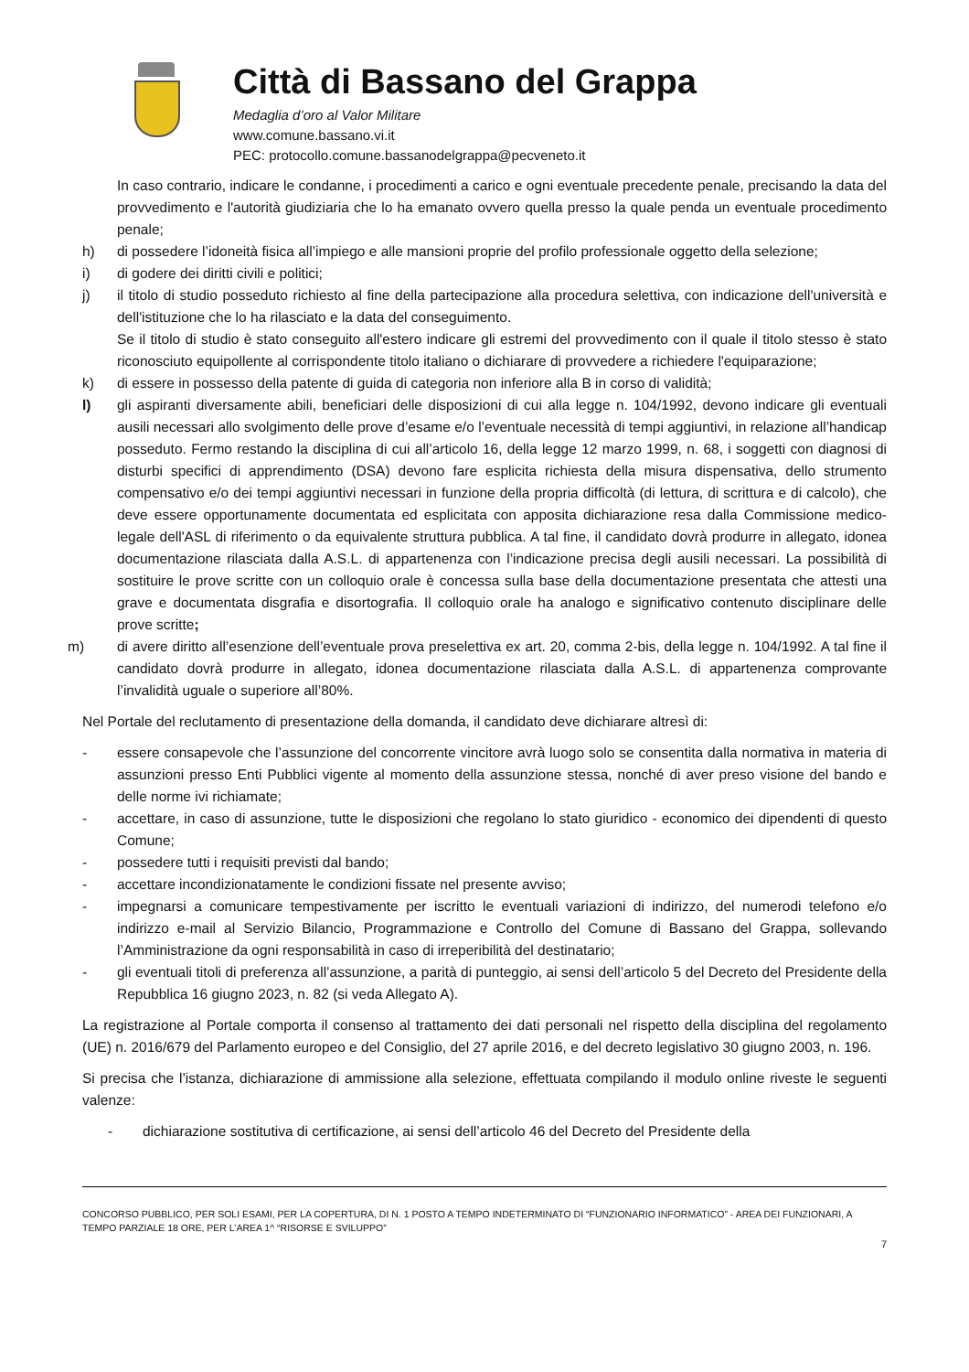Città di Bassano del Grappa
Medaglia d’oro al Valor Militare
www.comune.bassano.vi.it
PEC: protocollo.comune.bassanodelgrappa@pecveneto.it
In caso contrario, indicare le condanne, i procedimenti a carico e ogni eventuale precedente penale, precisando la data del provvedimento e l'autorità giudiziaria che lo ha emanato ovvero quella presso la quale penda un eventuale procedimento penale;
h) di possedere l’idoneità fisica all’impiego e alle mansioni proprie del profilo professionale oggetto della selezione;
i) di godere dei diritti civili e politici;
j) il titolo di studio posseduto richiesto al fine della partecipazione alla procedura selettiva, con indicazione dell'università e dell'istituzione che lo ha rilasciato e la data del conseguimento.
Se il titolo di studio è stato conseguito all'estero indicare gli estremi del provvedimento con il quale il titolo stesso è stato riconosciuto equipollente al corrispondente titolo italiano o dichiarare di provvedere a richiedere l'equiparazione;
k) di essere in possesso della patente di guida di categoria non inferiore alla B in corso di validità;
l) gli aspiranti diversamente abili, beneficiari delle disposizioni di cui alla legge n. 104/1992, devono indicare gli eventuali ausili necessari allo svolgimento delle prove d’esame e/o l’eventuale necessità di tempi aggiuntivi, in relazione all’handicap posseduto. Fermo restando la disciplina di cui all’articolo 16, della legge 12 marzo 1999, n. 68, i soggetti con diagnosi di disturbi specifici di apprendimento (DSA) devono fare esplicita richiesta della misura dispensativa, dello strumento compensativo e/o dei tempi aggiuntivi necessari in funzione della propria difficoltà (di lettura, di scrittura e di calcolo), che deve essere opportunamente documentata ed esplicitata con apposita dichiarazione resa dalla Commissione medico-legale dell'ASL di riferimento o da equivalente struttura pubblica. A tal fine, il candidato dovrà produrre in allegato, idonea documentazione rilasciata dalla A.S.L. di appartenenza con l’indicazione precisa degli ausili necessari. La possibilità di sostituire le prove scritte con un colloquio orale è concessa sulla base della documentazione presentata che attesti una grave e documentata disgrafia e disortografia. Il colloquio orale ha analogo e significativo contenuto disciplinare delle prove scritte;
m) di avere diritto all’esenzione dell’eventuale prova preselettiva ex art. 20, comma 2-bis, della legge n. 104/1992. A tal fine il candidato dovrà produrre in allegato, idonea documentazione rilasciata dalla A.S.L. di appartenenza comprovante l’invalidità uguale o superiore all’80%.
Nel Portale del reclutamento di presentazione della domanda, il candidato deve dichiarare altresì di:
- essere consapevole che l’assunzione del concorrente vincitore avrà luogo solo se consentita dalla normativa in materia di assunzioni presso Enti Pubblici vigente al momento della assunzione stessa, nonché di aver preso visione del bando e delle norme ivi richiamate;
- accettare, in caso di assunzione, tutte le disposizioni che regolano lo stato giuridico - economico dei dipendenti di questo Comune;
- possedere tutti i requisiti previsti dal bando;
- accettare incondizionatamente le condizioni fissate nel presente avviso;
- impegnarsi a comunicare tempestivamente per iscritto le eventuali variazioni di indirizzo, del numerodi telefono e/o indirizzo e-mail al Servizio Bilancio, Programmazione e Controllo del Comune di Bassano del Grappa, sollevando l’Amministrazione da ogni responsabilità in caso di irreperibilità del destinatario;
- gli eventuali titoli di preferenza all’assunzione, a parità di punteggio, ai sensi dell’articolo 5 del Decreto del Presidente della Repubblica 16 giugno 2023, n. 82 (si veda Allegato A).
La registrazione al Portale comporta il consenso al trattamento dei dati personali nel rispetto della disciplina del regolamento (UE) n. 2016/679 del Parlamento europeo e del Consiglio, del 27 aprile 2016, e del decreto legislativo 30 giugno 2003, n. 196.
Si precisa che l’istanza, dichiarazione di ammissione alla selezione, effettuata compilando il modulo online riveste le seguenti valenze:
- dichiarazione sostitutiva di certificazione, ai sensi dell’articolo 46 del Decreto del Presidente della
CONCORSO PUBBLICO, PER SOLI ESAMI, PER LA COPERTURA, DI N. 1 POSTO A TEMPO INDETERMINATO DI “FUNZIONARIO INFORMATICO” - AREA DEI FUNZIONARI, A TEMPO PARZIALE 18 ORE, PER L’AREA 1^ “RISORSE E SVILUPPO”
7